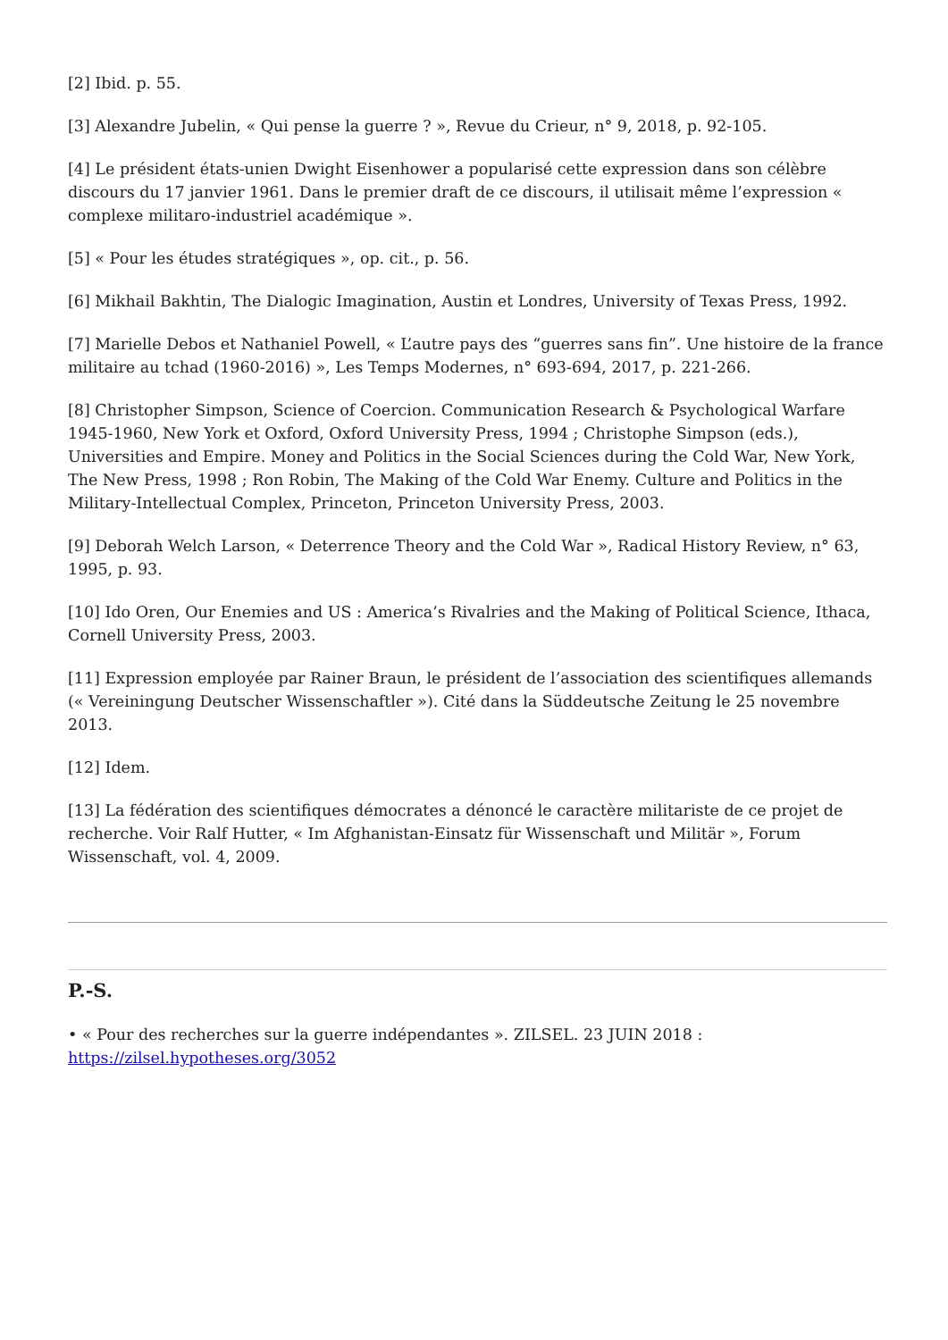[2] Ibid. p. 55.
[3] Alexandre Jubelin, « Qui pense la guerre ? », Revue du Crieur, n° 9, 2018, p. 92-105.
[4] Le président états-unien Dwight Eisenhower a popularisé cette expression dans son célèbre discours du 17 janvier 1961. Dans le premier draft de ce discours, il utilisait même l’expression « complexe militaro-industriel académique ».
[5] « Pour les études stratégiques », op. cit., p. 56.
[6] Mikhail Bakhtin, The Dialogic Imagination, Austin et Londres, University of Texas Press, 1992.
[7] Marielle Debos et Nathaniel Powell, « L’autre pays des “guerres sans fin”. Une histoire de la france militaire au tchad (1960-2016) », Les Temps Modernes, n° 693-694, 2017, p. 221-266.
[8] Christopher Simpson, Science of Coercion. Communication Research & Psychological Warfare 1945-1960, New York et Oxford, Oxford University Press, 1994 ; Christophe Simpson (eds.), Universities and Empire. Money and Politics in the Social Sciences during the Cold War, New York, The New Press, 1998 ; Ron Robin, The Making of the Cold War Enemy. Culture and Politics in the Military-Intellectual Complex, Princeton, Princeton University Press, 2003.
[9] Deborah Welch Larson, « Deterrence Theory and the Cold War », Radical History Review, n° 63, 1995, p. 93.
[10] Ido Oren, Our Enemies and US : America’s Rivalries and the Making of Political Science, Ithaca, Cornell University Press, 2003.
[11] Expression employée par Rainer Braun, le président de l’association des scientifiques allemands (« Vereiningung Deutscher Wissenschaftler »). Cité dans la Süddeutsche Zeitung le 25 novembre 2013.
[12] Idem.
[13] La fédération des scientifiques démocrates a dénoncé le caractère militariste de ce projet de recherche. Voir Ralf Hutter, « Im Afghanistan-Einsatz für Wissenschaft und Militär », Forum Wissenschaft, vol. 4, 2009.
P.-S.
• « Pour des recherches sur la guerre indépendantes ». ZILSEL. 23 JUIN 2018 : https://zilsel.hypotheses.org/3052